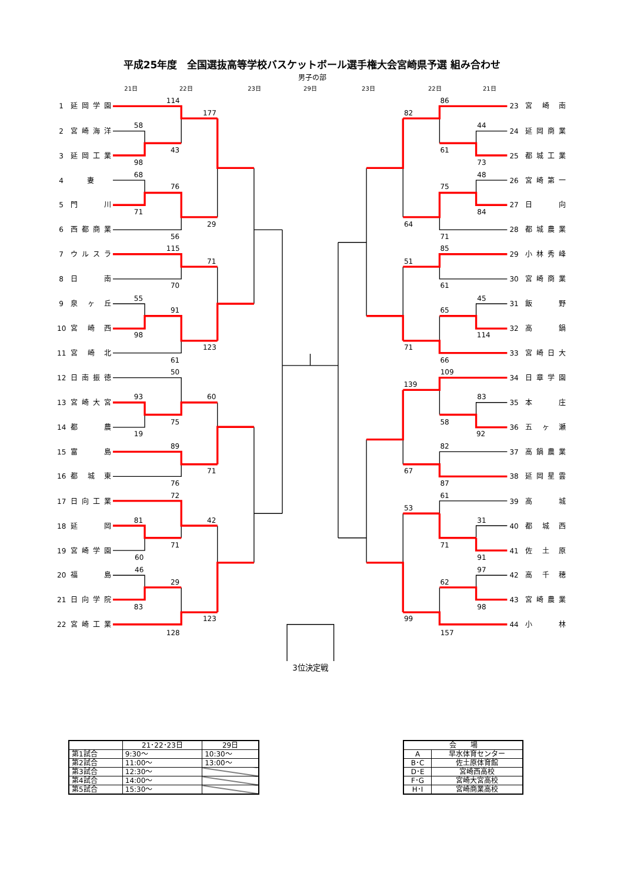平成25年度　全国選抜高等学校バスケットボール選手権大会宮崎県予選 組み合わせ
男子の部
21日
22日
23日
29日
23日
22日
21日
1
延岡学園
2
宮崎海洋
3
延岡工業
4
妻
5
門　　川
6
西都商業
7
ウルスラ
8
日　　南
9
泉 ヶ 丘
10
宮 崎 西
11
宮 崎 北
12
日南振徳
13
宮崎大宮
14
都　　農
15
富　　島
16
都 城 東
17
日向工業
18
延　　岡
19
宮崎学園
20
福　　島
21
日向学院
22
宮崎工業
23
宮 崎 南
24
延岡商業
25
都城工業
26
宮崎第一
27
日　　向
28
都城農業
29
小林秀峰
30
宮崎商業
31
飯　　野
32
高　　鍋
33
宮崎日大
34
日章学園
35
本　　庄
36
五 ヶ 瀬
37
高鍋農業
38
延岡星雲
39
高　　城
40
都 城 西
41
佐 土 原
42
高 千 穂
43
宮崎農業
44
小　　林
114
177
58
43
98
68
76
71
29
56
115
71
70
55
91
98
123
61
50
93
60
75
19
89
71
76
72
81
42
71
60
46
29
83
123
128
86
82
44
61
73
48
75
84
64
71
85
51
61
45
65
114
71
66
109
139
83
58
92
82
67
87
61
53
31
71
91
97
62
98
99
157
3位決定戦
| | 21･22･23日 | 29日 |
| --- | --- | --- |
| 第1試合 | 9:30～ | 10:30～ |
| 第2試合 | 11:00～ | 13:00～ |
| 第3試合 | 12:30～ | |
| 第4試合 | 14:00～ | |
| 第5試合 | 15:30～ | |
| 会 場 | |
| --- | --- |
| A | 早水体育センター |
| B･C | 佐土原体育館 |
| D･E | 宮崎西高校 |
| F･G | 宮崎大宮高校 |
| H･I | 宮崎商業高校 |